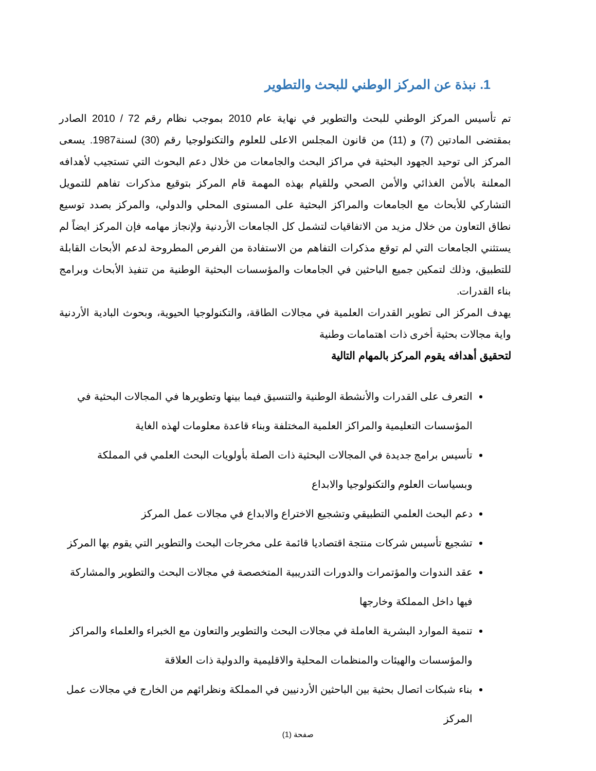1. نبذة عن المركز الوطني للبحث والتطوير
تم تأسيس المركز الوطني للبحث والتطوير في نهاية عام 2010 بموجب نظام رقم 72 / 2010 الصادر بمقتضى المادتين (7) و (11) من قانون المجلس الاعلى للعلوم والتكنولوجيا رقم (30) لسنة1987. يسعى المركز الى توحيد الجهود البحثية في مراكز البحث والجامعات من خلال دعم البحوث التي تستجيب لأهدافه المعلنة بالأمن الغذائي والأمن الصحي وللقيام بهذه المهمة قام المركز بتوقيع مذكرات تفاهم للتمويل التشاركي للأبحاث مع الجامعات والمراكز البحثية على المستوى المحلي والدولي، والمركز بصدد توسيع نطاق التعاون من خلال مزيد من الاتفاقيات لتشمل كل الجامعات الأردنية ولإنجاز مهامه فإن المركز ايضاً لم يستثني الجامعات التي لم توقع مذكرات التفاهم من الاستفادة من الفرص المطروحة لدعم الأبحاث القابلة للتطبيق، وذلك لتمكين جميع الباحثين في الجامعات والمؤسسات البحثية الوطنية من تنفيذ الأبحاث وبرامج بناء القدرات.
يهدف المركز الى تطوير القدرات العلمية في مجالات الطاقة، والتكنولوجيا الحيوية، وبحوث البادية الأردنية واية مجالات بحثية أخرى ذات اهتمامات وطنية
لتحقيق أهدافه يقوم المركز بالمهام التالية
التعرف على القدرات والأنشطة الوطنية والتنسيق فيما بينها وتطويرها في المجالات البحثية في المؤسسات التعليمية والمراكز العلمية المختلفة وبناء قاعدة معلومات لهذه الغاية
تأسيس برامج جديدة في المجالات البحثية ذات الصلة بأولويات البحث العلمي في المملكة وبسياسات العلوم والتكنولوجيا والابداع
دعم البحث العلمي التطبيقي وتشجيع الاختراع والابداع في مجالات عمل المركز
تشجيع تأسيس شركات منتجة اقتصاديا قائمة على مخرجات البحث والتطوير التي يقوم بها المركز
عقد الندوات والمؤتمرات والدورات التدريبية المتخصصة في مجالات البحث والتطوير والمشاركة فيها داخل المملكة وخارجها
تنمية الموارد البشرية العاملة في مجالات البحث والتطوير والتعاون مع الخبراء والعلماء والمراكز والمؤسسات والهيئات والمنظمات المحلية والاقليمية والدولية ذات العلاقة
بناء شبكات اتصال بحثية بين الباحثين الأردنيين في المملكة ونظرائهم من الخارج في مجالات عمل المركز
صفحة (1)